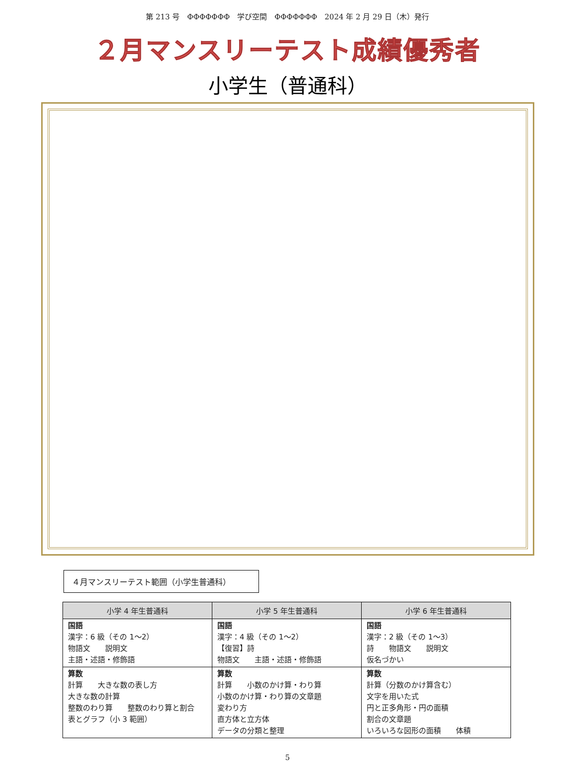第 213 号　ΦΦΦΦΦΦΦ　学び空間　ΦΦΦΦΦΦΦ　2024 年 2 月 29 日（木）発行
２月マンスリーテスト成績優秀者
小学生（普通科）
４月マンスリーテスト範囲（小学生普通科）
| 小学 4 年生普通科 | 小学 5 年生普通科 | 小学 6 年生普通科 |
| --- | --- | --- |
| 国語 漢字：6 級（その 1～2） 物語文 説明文 主語・述語・修飾語 | 国語 漢字：4 級（その 1～2） 【復習】詩 物語文 主語・述語・修飾語 | 国語 漢字：2 級（その 1～3） 詩 物語文 説明文 仮名づかい |
| 算数 計算 大きな数の表し方 大きな数の計算 整数のわり算 整数のわり算と割合 表とグラフ（小 3 範囲） | 算数 計算 小数のかけ算・わり算 小数のかけ算・わり算の文章題 変わり方 直方体と立方体 データの分類と整理 | 算数 計算（分数のかけ算含む） 文字を用いた式 円と正多角形・円の面積 割合の文章題 いろいろな図形の面積 体積 |
5